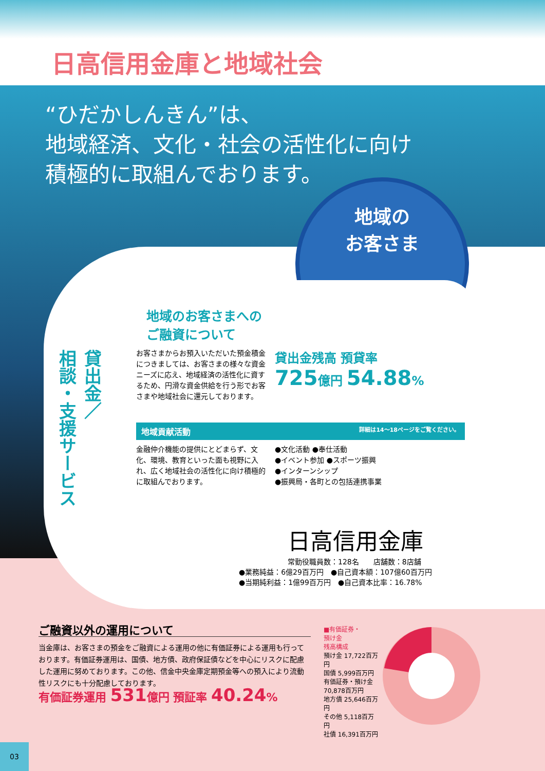日高信用金庫と地域社会
“ひだかしんきん”は、
地域経済、文化・社会の活性化に向け
積極的に取組んでおります。
地域の
お客さま
貸出金／
相談・支援サービス
地域のお客さまへの
ご融資について
お客さまからお預入いただいた預金積金につきましては、お客さまの様々な資金ニーズに応え、地域経済の活性化に資するため、円滑な資金供給を行う形でお客さまや地域社会に還元しております。
貸出金残高 預貸率
725億円 54.88%
地域貢献活動 詳細は14〜18ページをご覧ください。
金融仲介機能の提供にとどまらず、文化、環境、教育といった面も視野に入れ、広く地域社会の活性化に向け積極的に取組んでおります。
●文化活動 ●奉仕活動
●イベント参加 ●スポーツ振興
●インターンシップ
●振興局・各町との包括連携事業
日高信用金庫
常勤役職員数：128名　　店舗数：8店舗
●業務純益：6億29百万円　●自己資本額：107億60百万円
●当期純利益：1億99百万円　●自己資本比率：16.78%
ご融資以外の運用について
当金庫は、お客さまの預金をご融資による運用の他に有価証券による運用も行っております。有価証券運用は、国債、地方債、政府保証債などを中心にリスクに配慮した運用に努めております。この他、信金中央金庫定期預金等への預入により流動性リスクにも十分配慮しております。
有価証券運用 531億円 預証率 40.24%
■有価証券・
預け金
残高構成
預け金 17,722百万円
国債 5,999百万円
有価証券・預け金 70,878百万円
地方債 25,646百万円
その他 5,118百万円
社債 16,391百万円
03